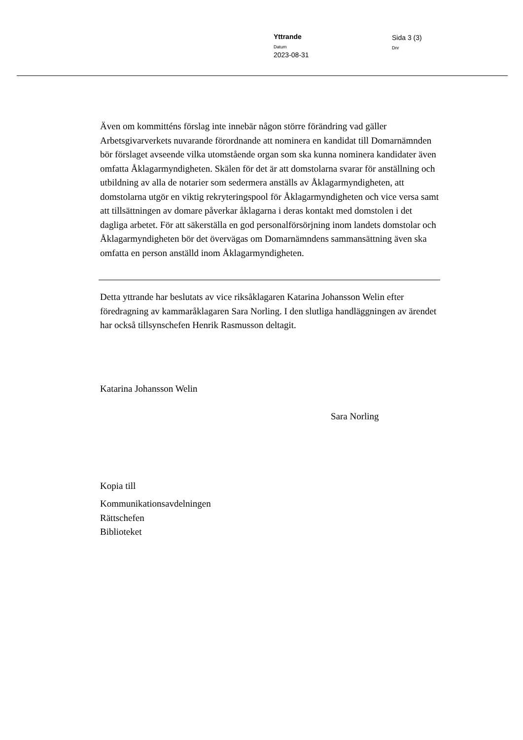Yttrande
Datum
2023-08-31
Sida 3 (3)
Dnr
Även om kommitténs förslag inte innebär någon större förändring vad gäller Arbetsgivarverkets nuvarande förordnande att nominera en kandidat till Domarnämnden bör förslaget avseende vilka utomstående organ som ska kunna nominera kandidater även omfatta Åklagarmyndigheten. Skälen för det är att domstolarna svarar för anställning och utbildning av alla de notarier som sedermera anställs av Åklagarmyndigheten, att domstolarna utgör en viktig rekryteringspool för Åklagarmyndigheten och vice versa samt att tillsättningen av domare påverkar åklagarna i deras kontakt med domstolen i det dagliga arbetet. För att säkerställa en god personalförsörjning inom landets domstolar och Åklagarmyndigheten bör det övervägas om Domarnämndens sammansättning även ska omfatta en person anställd inom Åklagarmyndigheten.
Detta yttrande har beslutats av vice riksåklagaren Katarina Johansson Welin efter föredragning av kammaråklagaren Sara Norling. I den slutliga handläggningen av ärendet har också tillsynschefen Henrik Rasmusson deltagit.
Katarina Johansson Welin
Sara Norling
Kopia till
Kommunikationsavdelningen
Rättschefen
Biblioteket